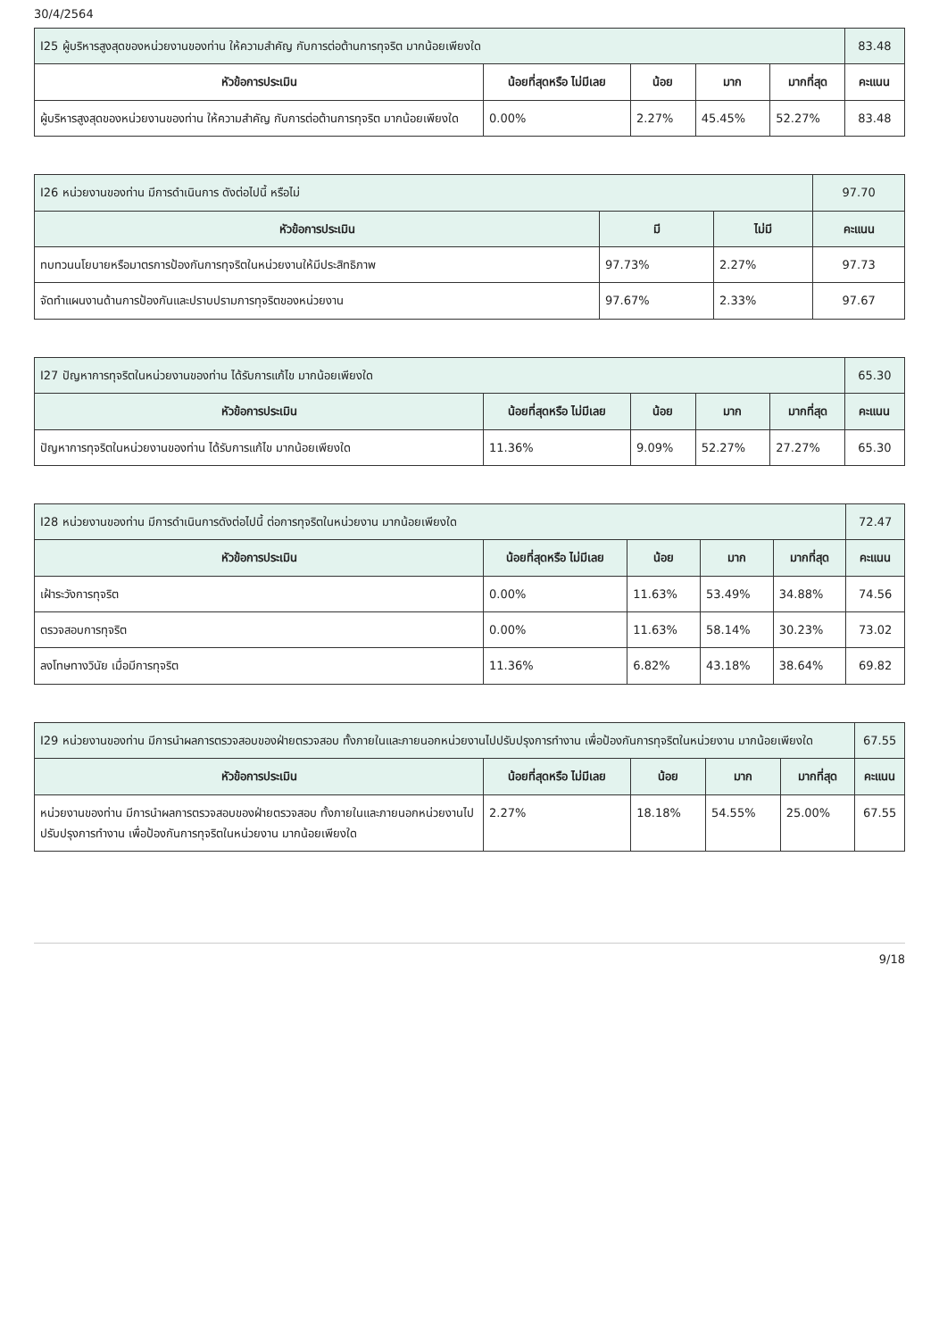30/4/2564
| I25 ผู้บริหารสูงสุดของหน่วยงานของท่าน ให้ความสำคัญ กับการต่อต้านการทุจริต มากน้อยเพียงใด | | | | | 83.48 |
| หัวข้อการประเมิน | น้อยที่สุดหรือ ไม่มีเลย | น้อย | มาก | มากที่สุด | คะแนน |
| ผู้บริหารสูงสุดของหน่วยงานของท่าน ให้ความสำคัญ กับการต่อต้านการทุจริต มากน้อยเพียงใด | 0.00% | 2.27% | 45.45% | 52.27% | 83.48 |
| I26 หน่วยงานของท่าน มีการดำเนินการ ดังต่อไปนี้ หรือไม่ | | | 97.70 |
| หัวข้อการประเมิน | มี | ไม่มี | คะแนน |
| ทบทวนนโยบายหรือมาตรการป้องกันการทุจริตในหน่วยงานให้มีประสิทธิภาพ | 97.73% | 2.27% | 97.73 |
| จัดทำแผนงานด้านการป้องกันและปราบปรามการทุจริตของหน่วยงาน | 97.67% | 2.33% | 97.67 |
| I27 ปัญหาการทุจริตในหน่วยงานของท่าน ได้รับการแก้ไข มากน้อยเพียงใด | | | | | 65.30 |
| หัวข้อการประเมิน | น้อยที่สุดหรือ ไม่มีเลย | น้อย | มาก | มากที่สุด | คะแนน |
| ปัญหาการทุจริตในหน่วยงานของท่าน ได้รับการแก้ไข มากน้อยเพียงใด | 11.36% | 9.09% | 52.27% | 27.27% | 65.30 |
| I28 หน่วยงานของท่าน มีการดำเนินการดังต่อไปนี้ ต่อการทุจริตในหน่วยงาน มากน้อยเพียงใด | | | | | 72.47 |
| หัวข้อการประเมิน | น้อยที่สุดหรือ ไม่มีเลย | น้อย | มาก | มากที่สุด | คะแนน |
| เฝ้าระวังการทุจริต | 0.00% | 11.63% | 53.49% | 34.88% | 74.56 |
| ตรวจสอบการทุจริต | 0.00% | 11.63% | 58.14% | 30.23% | 73.02 |
| ลงโทษทางวินัย เมื่อมีการทุจริต | 11.36% | 6.82% | 43.18% | 38.64% | 69.82 |
| I29 หน่วยงานของท่าน มีการนำผลการตรวจสอบของฝ่ายตรวจสอบ ทั้งภายในและภายนอกหน่วยงานไปปรับปรุงการทำงาน เพื่อป้องกันการทุจริตในหน่วยงาน มากน้อยเพียงใด | | | | | 67.55 |
| หัวข้อการประเมิน | น้อยที่สุดหรือ ไม่มีเลย | น้อย | มาก | มากที่สุด | คะแนน |
| หน่วยงานของท่าน มีการนำผลการตรวจสอบของฝ่ายตรวจสอบ ทั้งภายในและภายนอกหน่วยงานไปปรับปรุงการทำงาน เพื่อป้องกันการทุจริตในหน่วยงาน มากน้อยเพียงใด | 2.27% | 18.18% | 54.55% | 25.00% | 67.55 |
9/18